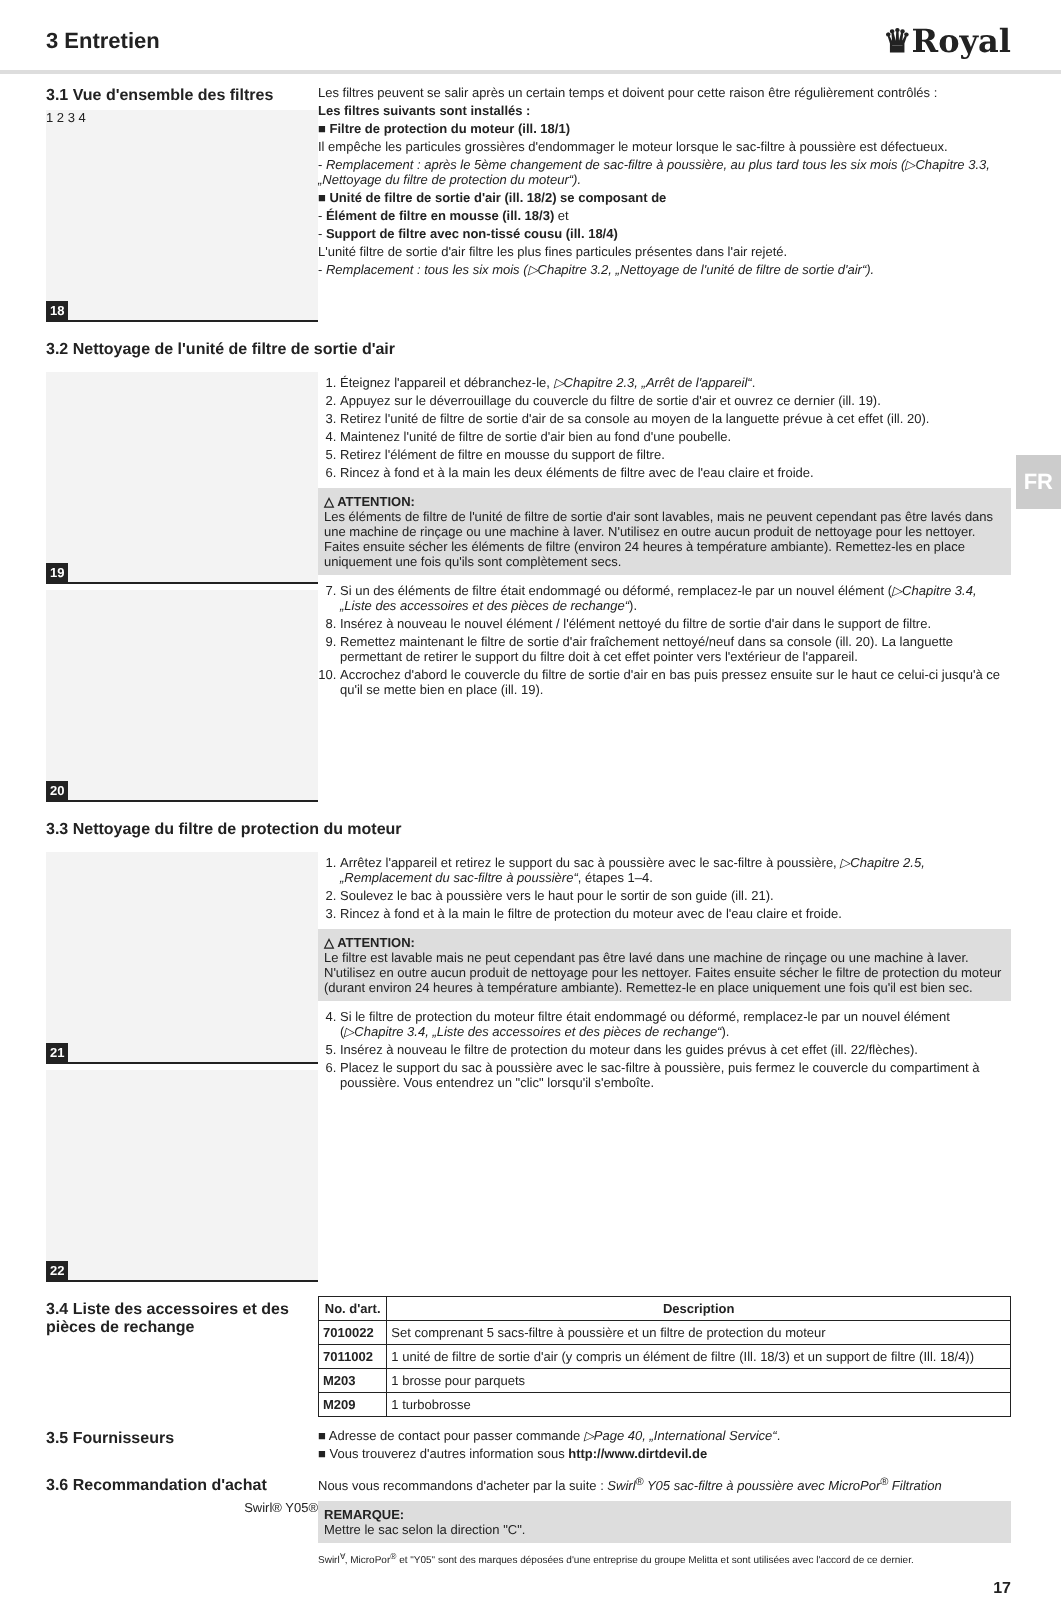3 Entretien
♛Royal
3.1 Vue d'ensemble des filtres
1 2 3 4
18
Les filtres peuvent se salir après un certain temps et doivent pour cette raison être régulièrement contrôlés :
Les filtres suivants sont installés :
■ Filtre de protection du moteur (ill. 18/1)
Il empêche les particules grossières d'endommager le moteur lorsque le sac-filtre à poussière est défectueux.
- Remplacement : après le 5ème changement de sac-filtre à poussière, au plus tard tous les six mois (▷Chapitre 3.3, „Nettoyage du filtre de protection du moteur“).
■ Unité de filtre de sortie d'air (ill. 18/2) se composant de
- Élément de filtre en mousse (ill. 18/3) et
- Support de filtre avec non-tissé cousu (ill. 18/4)
L'unité filtre de sortie d'air filtre les plus fines particules présentes dans l'air rejeté.
- Remplacement : tous les six mois (▷Chapitre 3.2, „Nettoyage de l'unité de filtre de sortie d'air“).
3.2 Nettoyage de l'unité de filtre de sortie d'air
19
20
1. Éteignez l'appareil et débranchez-le, ▷Chapitre 2.3, „Arrêt de l'appareil“.
2. Appuyez sur le déverrouillage du couvercle du filtre de sortie d'air et ouvrez ce dernier (ill. 19).
3. Retirez l'unité de filtre de sortie d'air de sa console au moyen de la languette prévue à cet effet (ill. 20).
4. Maintenez l'unité de filtre de sortie d'air bien au fond d'une poubelle.
5. Retirez l'élément de filtre en mousse du support de filtre.
6. Rincez à fond et à la main les deux éléments de filtre avec de l'eau claire et froide.
△ ATTENTION:
Les éléments de filtre de l'unité de filtre de sortie d'air sont lavables, mais ne peuvent cependant pas être lavés dans une machine de rinçage ou une machine à laver. N'utilisez en outre aucun produit de nettoyage pour les nettoyer. Faites ensuite sécher les éléments de filtre (environ 24 heures à température ambiante). Remettez-les en place uniquement une fois qu'ils sont complètement secs.
7. Si un des éléments de filtre était endommagé ou déformé, remplacez-le par un nouvel élément (▷Chapitre 3.4, „Liste des accessoires et des pièces de rechange“).
8. Insérez à nouveau le nouvel élément / l'élément nettoyé du filtre de sortie d'air dans le support de filtre.
9. Remettez maintenant le filtre de sortie d'air fraîchement nettoyé/neuf dans sa console (ill. 20). La languette permettant de retirer le support du filtre doit à cet effet pointer vers l'extérieur de l'appareil.
10. Accrochez d'abord le couvercle du filtre de sortie d'air en bas puis pressez ensuite sur le haut ce celui-ci jusqu'à ce qu'il se mette bien en place (ill. 19).
FR
3.3 Nettoyage du filtre de protection du moteur
21
22
1. Arrêtez l'appareil et retirez le support du sac à poussière avec le sac-filtre à poussière, ▷Chapitre 2.5, „Remplacement du sac-filtre à poussière“, étapes 1–4.
2. Soulevez le bac à poussière vers le haut pour le sortir de son guide (ill. 21).
3. Rincez à fond et à la main le filtre de protection du moteur avec de l'eau claire et froide.
△ ATTENTION:
Le filtre est lavable mais ne peut cependant pas être lavé dans une machine de rinçage ou une machine à laver. N'utilisez en outre aucun produit de nettoyage pour les nettoyer. Faites ensuite sécher le filtre de protection du moteur (durant environ 24 heures à température ambiante). Remettez-le en place uniquement une fois qu'il est bien sec.
4. Si le filtre de protection du moteur filtre était endommagé ou déformé, remplacez-le par un nouvel élément (▷Chapitre 3.4, „Liste des accessoires et des pièces de rechange“).
5. Insérez à nouveau le filtre de protection du moteur dans les guides prévus à cet effet (ill. 22/flèches).
6. Placez le support du sac à poussière avec le sac-filtre à poussière, puis fermez le couvercle du compartiment à poussière. Vous entendrez un "clic" lorsqu'il s'emboîte.
3.4 Liste des accessoires et des pièces de rechange
| No. d'art. | Description |
| --- | --- |
| 7010022 | Set comprenant 5 sacs-filtre à poussière et un filtre de protection du moteur |
| 7011002 | 1 unité de filtre de sortie d'air (y compris un élément de filtre (Ill. 18/3) et un support de filtre (Ill. 18/4)) |
| M203 | 1 brosse pour parquets |
| M209 | 1 turbobrosse |
3.5 Fournisseurs
■ Adresse de contact pour passer commande ▷Page 40, „International Service“.
■ Vous trouverez d'autres information sous http://www.dirtdevil.de
3.6 Recommandation d'achat
Swirl® Y05®
Nous vous recommandons d'acheter par la suite : Swirl<sup>®</sup> Y05 sac-filtre à poussière avec MicroPor<sup>®</sup> Filtration
REMARQUE:
Mettre le sac selon la direction "C".
Swirl<sup>∀</sup>, MicroPor<sup>®</sup> et "Y05" sont des marques déposées d'une entreprise du groupe Melitta et sont utilisées avec l'accord de ce dernier.
17